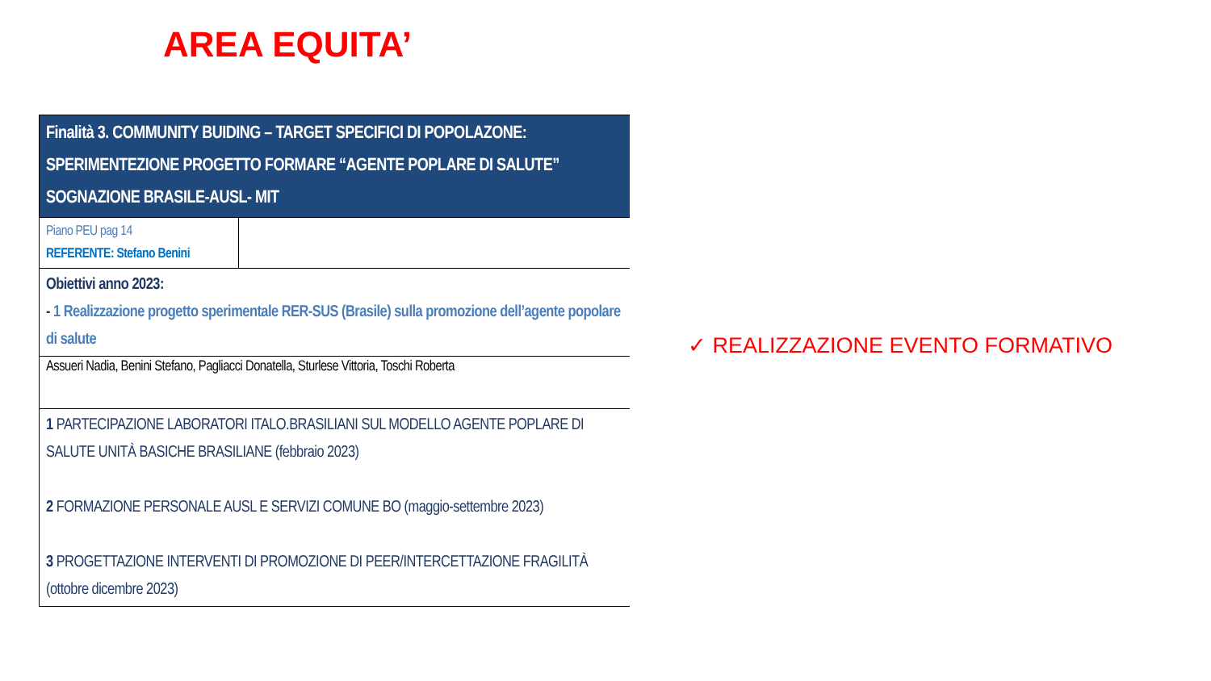AREA EQUITA’
| Finalità 3. COMMUNITY BUIDING – TARGET SPECIFICI DI POPOLAZONE: SPERIMENTEZIONE PROGETTO FORMARE “AGENTE POPLARE DI SALUTE” SOGNAZIONE BRASILE-AUSL- MIT | |
| Piano PEU pag 14 REFERENTE: Stefano Benini | |
| Obiettivi anno 2023: - 1 Realizzazione progetto sperimentale RER-SUS (Brasile) sulla promozione dell’agente popolare di salute | |
| Assueri Nadia, Benini Stefano, Pagliacci Donatella, Sturlese Vittoria, Toschi Roberta | |
| 1 PARTECIPAZIONE LABORATORI ITALO.BRASILIANI SUL MODELLO AGENTE POPLARE DI SALUTE UNITÀ BASICHE BRASILIANE (febbraio 2023) 2 FORMAZIONE PERSONALE AUSL E SERVIZI COMUNE BO (maggio-settembre 2023) 3 PROGETTAZIONE INTERVENTI DI PROMOZIONE DI PEER/INTERCETTAZIONE FRAGILITÀ (ottobre dicembre 2023) | |
✓ REALIZZAZIONE EVENTO FORMATIVO